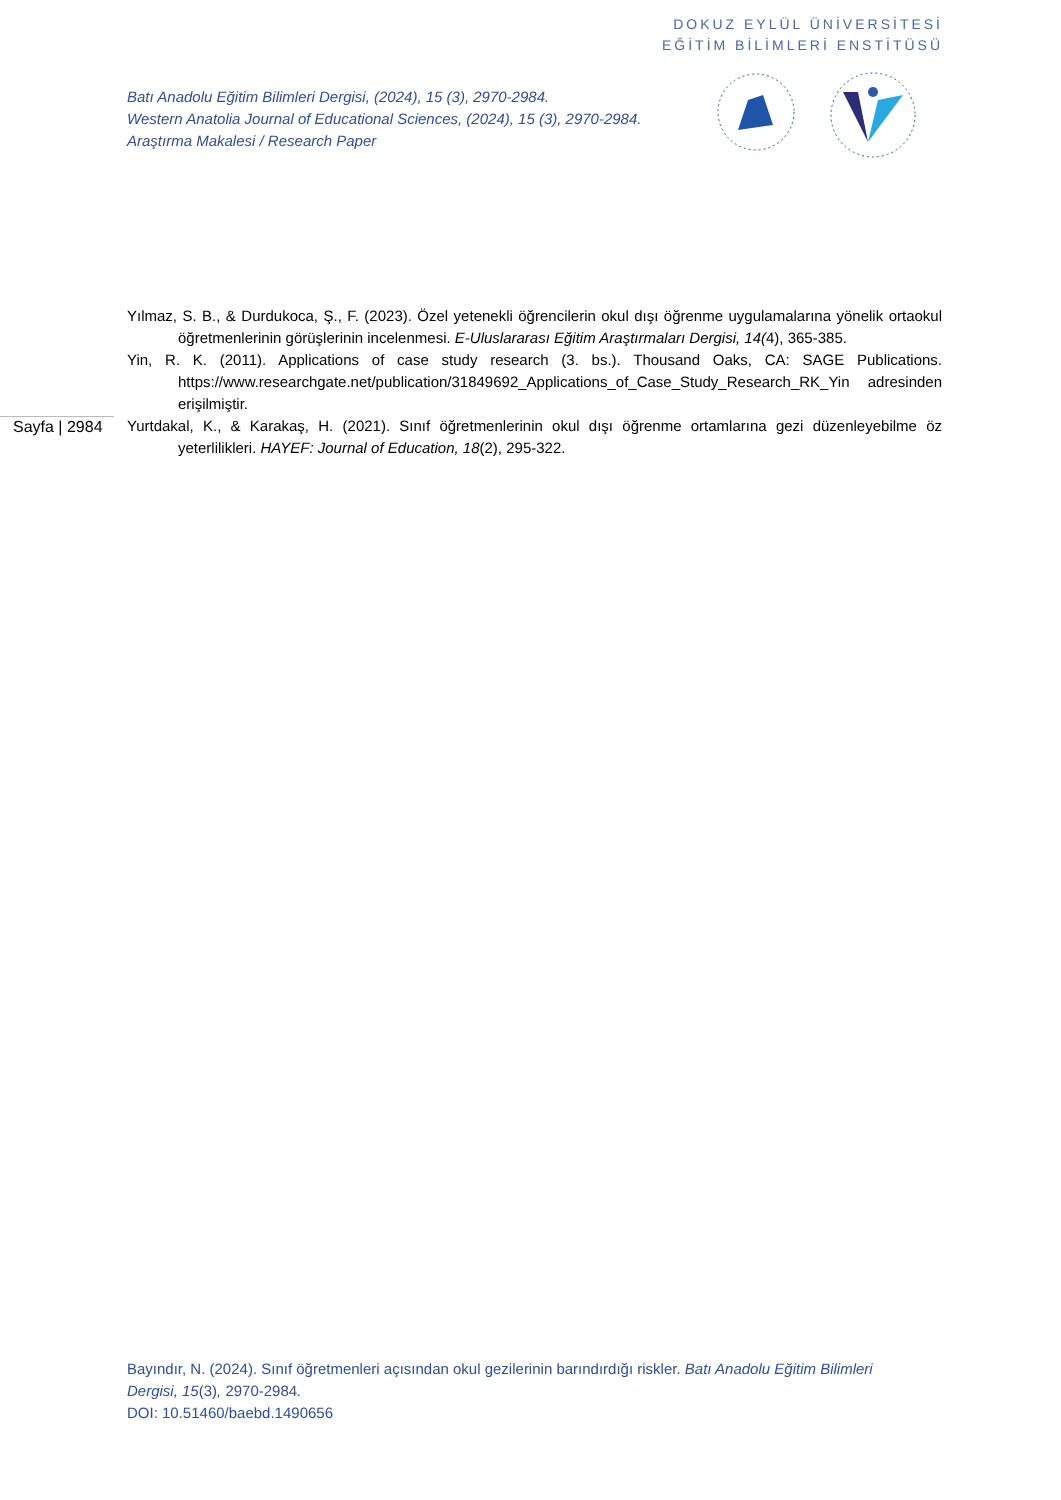DOKUZ EYLÜL ÜNİVERSİTESİ
EĞİTİM BİLİMLERİ ENSTİTÜSÜ
Batı Anadolu Eğitim Bilimleri Dergisi, (2024), 15 (3), 2970-2984.
Western Anatolia Journal of Educational Sciences, (2024), 15 (3), 2970-2984.
Araştırma Makalesi / Research Paper
Sayfa | 2984
Yılmaz, S. B., & Durdukoca, Ş., F. (2023). Özel yetenekli öğrencilerin okul dışı öğrenme uygulamalarına yönelik ortaokul öğretmenlerinin görüşlerinin incelenmesi. E-Uluslararası Eğitim Araştırmaları Dergisi, 14(4), 365-385.
Yin, R. K. (2011). Applications of case study research (3. bs.). Thousand Oaks, CA: SAGE Publications. https://www.researchgate.net/publication/31849692_Applications_of_Case_Study_Research_RK_Yin adresinden erişilmiştir.
Yurtdakal, K., & Karakaş, H. (2021). Sınıf öğretmenlerinin okul dışı öğrenme ortamlarına gezi düzenleyebilme öz yeterlilikleri. HAYEF: Journal of Education, 18(2), 295-322.
Bayındır, N. (2024). Sınıf öğretmenleri açısından okul gezilerinin barındırdığı riskler. Batı Anadolu Eğitim Bilimleri Dergisi, 15(3), 2970-2984.
DOI: 10.51460/baebd.1490656